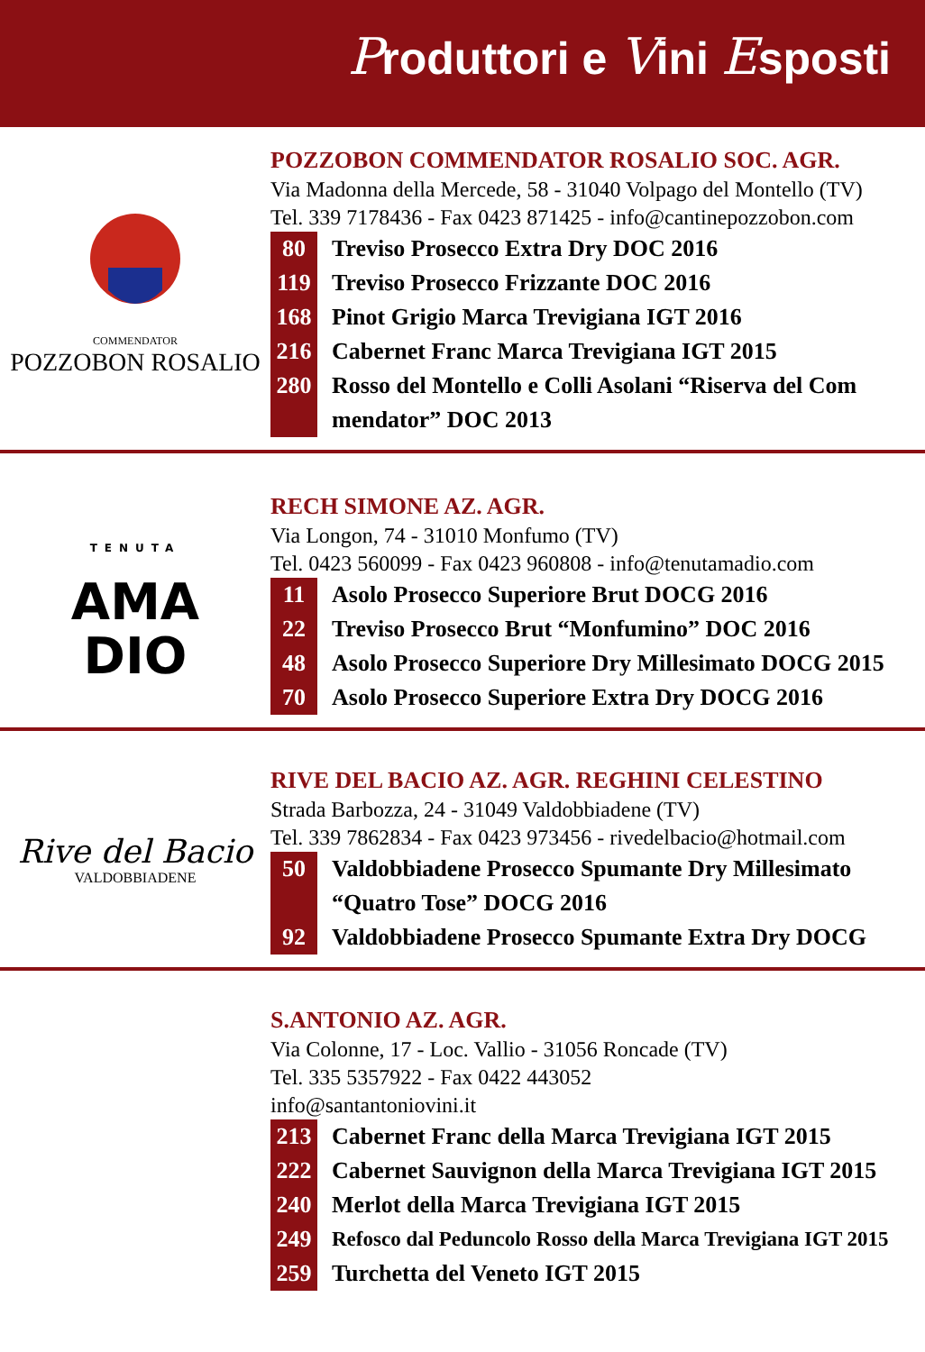Produttori e Vini Esposti
COMMENDATOR
POZZOBON ROSALIO
POZZOBON COMMENDATOR ROSALIO SOC. AGR.
Via Madonna della Mercede, 58 - 31040 Volpago del Montello (TV)
Tel. 339 7178436 - Fax 0423 871425 - info@cantinepozzobon.com
80 Treviso Prosecco Extra Dry DOC 2016
119 Treviso Prosecco Frizzante DOC 2016
168 Pinot Grigio Marca Trevigiana IGT 2016
216 Cabernet Franc Marca Trevigiana IGT 2015
280 Rosso del Montello e Colli Asolani “Riserva del Com mendator” DOC 2013
TENUTA
AMA
DIO
RECH SIMONE AZ. AGR.
Via Longon, 74 - 31010 Monfumo (TV)
Tel. 0423 560099 - Fax 0423 960808 - info@tenutamadio.com
11 Asolo Prosecco Superiore Brut DOCG 2016
22 Treviso Prosecco Brut “Monfumino” DOC 2016
48 Asolo Prosecco Superiore Dry Millesimato DOCG 2015
70 Asolo Prosecco Superiore Extra Dry DOCG 2016
Rive del Bacio
VALDOBBIADENE
RIVE DEL BACIO AZ. AGR. REGHINI CELESTINO
Strada Barbozza, 24 - 31049 Valdobbiadene (TV)
Tel. 339 7862834 - Fax 0423 973456 - rivedelbacio@hotmail.com
50 Valdobbiadene Prosecco Spumante Dry Millesimato “Quatro Tose” DOCG 2016
92 Valdobbiadene Prosecco Spumante Extra Dry DOCG
S.ANTONIO AZ. AGR.
Via Colonne, 17 - Loc. Vallio - 31056 Roncade (TV)
Tel. 335 5357922 - Fax 0422 443052
info@santantoniovini.it
213 Cabernet Franc della Marca Trevigiana IGT 2015
222 Cabernet Sauvignon della Marca Trevigiana IGT 2015
240 Merlot della Marca Trevigiana IGT 2015
249 Refosco dal Peduncolo Rosso della Marca Trevigiana IGT 2015
259 Turchetta del Veneto IGT 2015